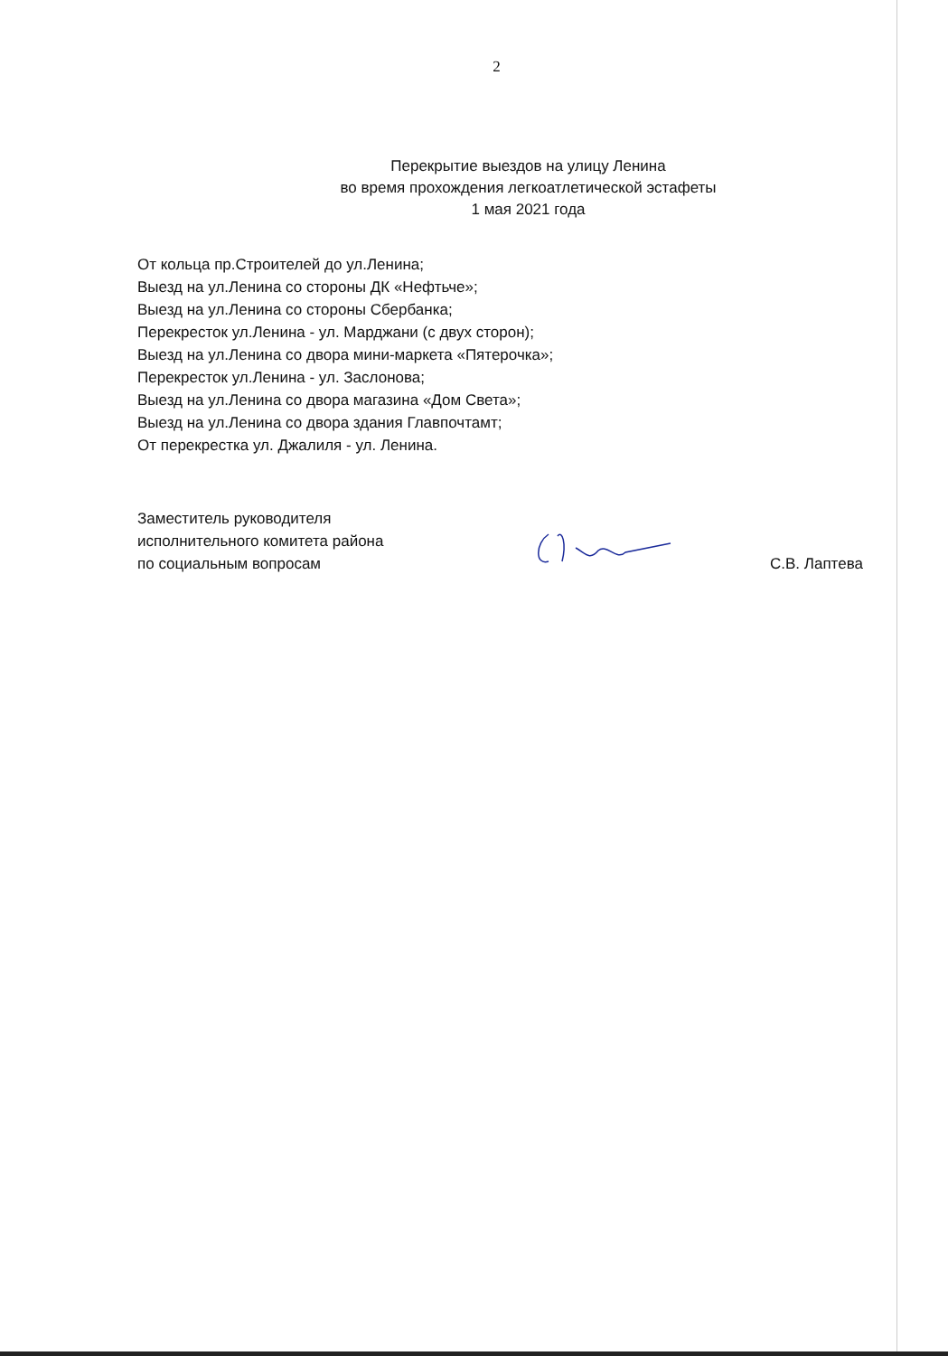2
Перекрытие выездов на улицу Ленина
во время прохождения легкоатлетической эстафеты
1 мая 2021 года
От кольца пр.Строителей до ул.Ленина;
Выезд на ул.Ленина со стороны ДК «Нефтьче»;
Выезд на ул.Ленина со стороны Сбербанка;
Перекресток ул.Ленина - ул. Марджани (с двух сторон);
Выезд на ул.Ленина со двора мини-маркета «Пятерочка»;
Перекресток ул.Ленина - ул. Заслонова;
Выезд на ул.Ленина со двора магазина «Дом Света»;
Выезд на ул.Ленина со двора здания Главпочтамт;
От перекрестка ул. Джалиля - ул. Ленина.
Заместитель руководителя
исполнительного комитета района
по социальным вопросам
С.В. Лаптева